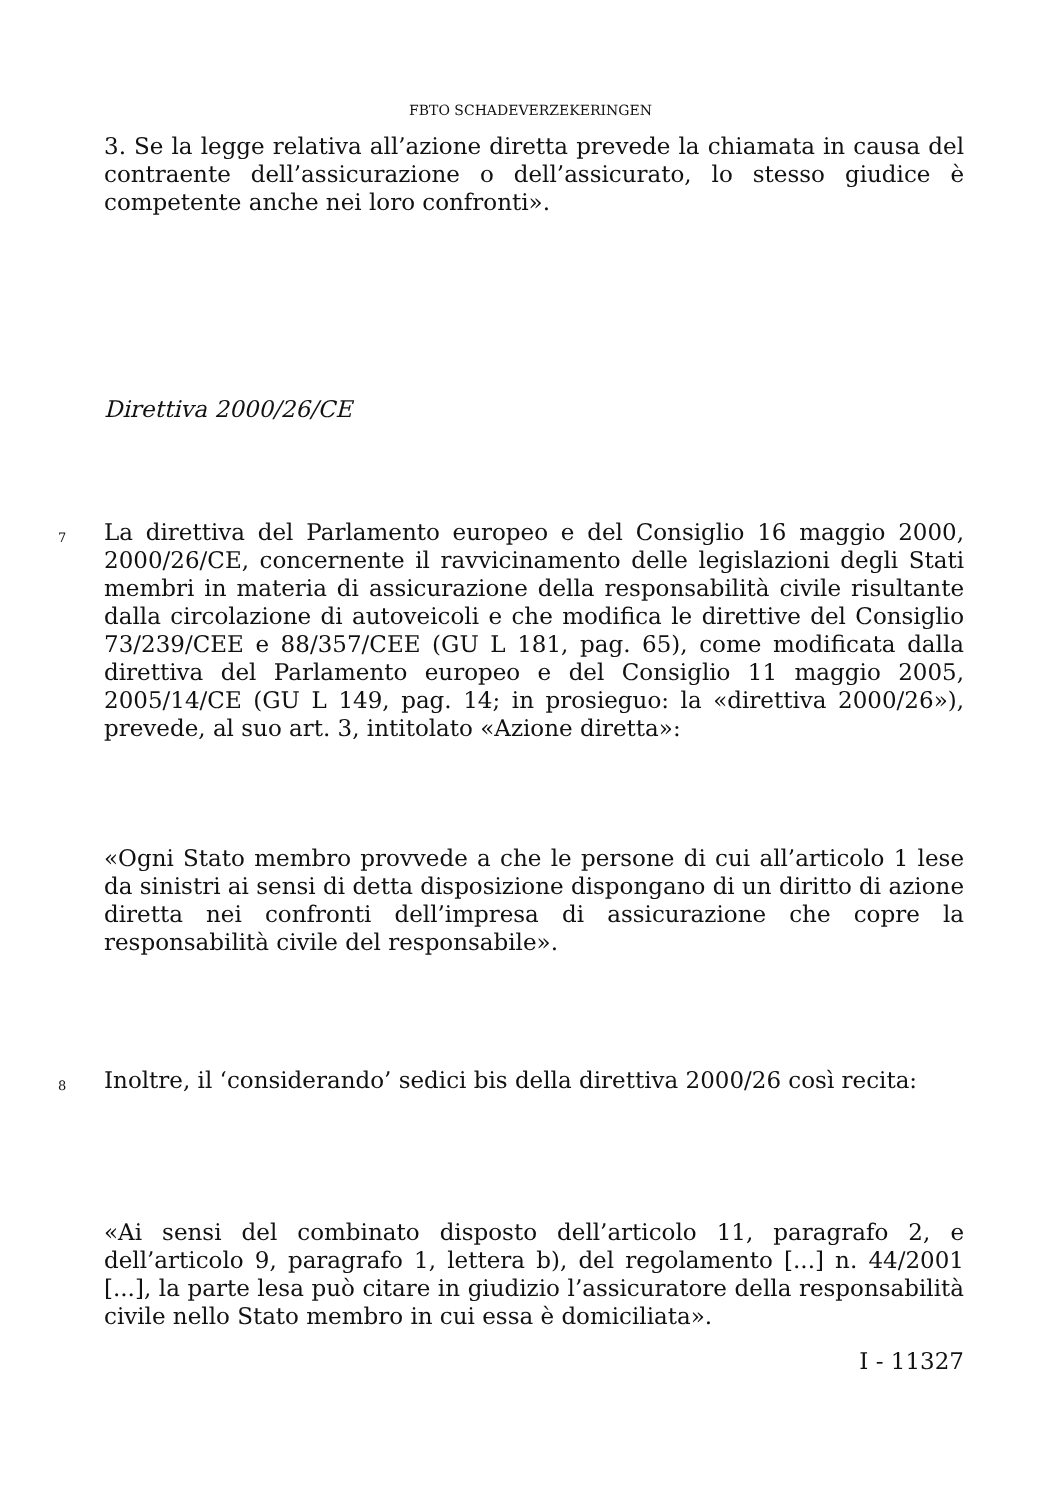FBTO SCHADEVERZEKERINGEN
3. Se la legge relativa all’azione diretta prevede la chiamata in causa del contraente dell’assicurazione o dell’assicurato, lo stesso giudice è competente anche nei loro confronti».
Direttiva 2000/26/CE
7
La direttiva del Parlamento europeo e del Consiglio 16 maggio 2000, 2000/26/CE, concernente il ravvicinamento delle legislazioni degli Stati membri in materia di assicurazione della responsabilità civile risultante dalla circolazione di autoveicoli e che modifica le direttive del Consiglio 73/239/CEE e 88/357/CEE (GU L 181, pag. 65), come modificata dalla direttiva del Parlamento europeo e del Consiglio 11 maggio 2005, 2005/14/CE (GU L 149, pag. 14; in prosieguo: la «direttiva 2000/26»), prevede, al suo art. 3, intitolato «Azione diretta»:
«Ogni Stato membro provvede a che le persone di cui all’articolo 1 lese da sinistri ai sensi di detta disposizione dispongano di un diritto di azione diretta nei confronti dell’impresa di assicurazione che copre la responsabilità civile del responsabile».
8
Inoltre, il ‘considerando’ sedici bis della direttiva 2000/26 così recita:
«Ai sensi del combinato disposto dell’articolo 11, paragrafo 2, e dell’articolo 9, paragrafo 1, lettera b), del regolamento [...] n. 44/2001 [...], la parte lesa può citare in giudizio l’assicuratore della responsabilità civile nello Stato membro in cui essa è domiciliata».
I - 11327